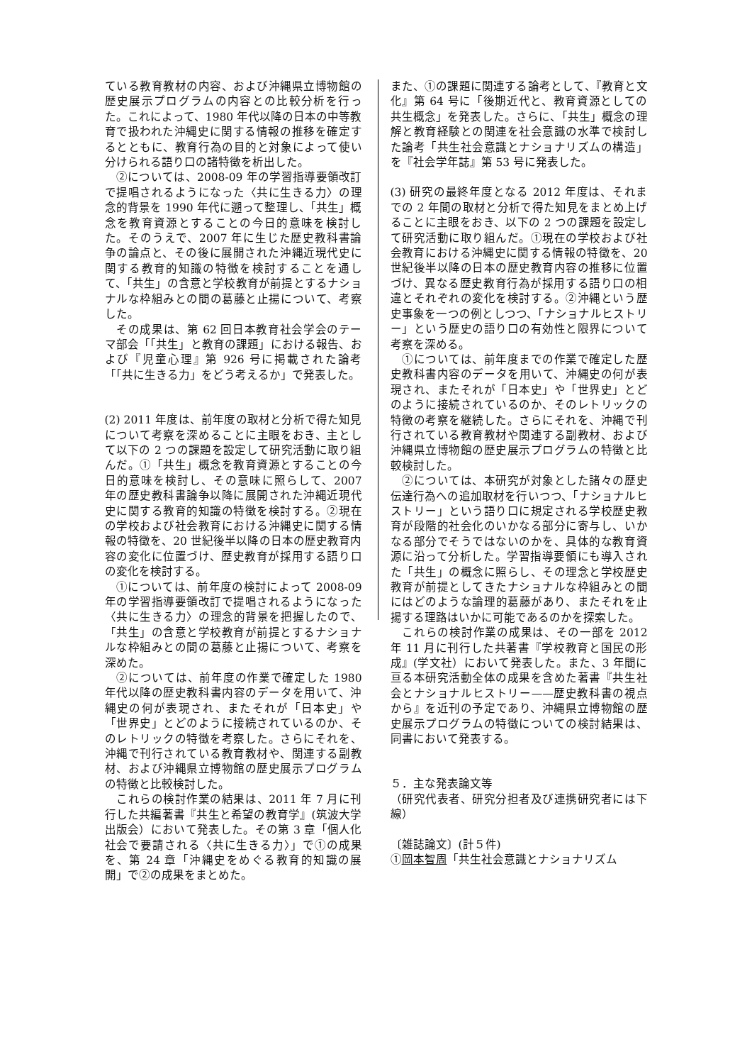ている教育教材の内容、および沖縄県立博物館の歴史展示プログラムの内容との比較分析を行った。これによって、1980 年代以降の日本の中等教育で扱われた沖縄史に関する情報の推移を確定するとともに、教育行為の目的と対象によって使い分けられる語り口の諸特徴を析出した。
　②については、2008-09 年の学習指導要領改訂で提唱されるようになった〈共に生きる力〉の理念的背景を 1990 年代に遡って整理し、「共生」概念を教育資源とすることの今日的意味を検討した。そのうえで、2007 年に生じた歴史教科書論争の論点と、その後に展開された沖縄近現代史に関する教育的知識の特徴を検討することを通して、「共生」の含意と学校教育が前提とするナショナルな枠組みとの間の葛藤と止揚について、考察した。
　その成果は、第 62 回日本教育社会学会のテーマ部会「「共生」と教育の課題」における報告、および『児童心理』第 926 号に掲載された論考「「共に生きる力」をどう考えるか」で発表した。
(2) 2011 年度は、前年度の取材と分析で得た知見について考察を深めることに主眼をおき、主として以下の 2 つの課題を設定して研究活動に取り組んだ。①「共生」概念を教育資源とすることの今日的意味を検討し、その意味に照らして、2007 年の歴史教科書論争以降に展開された沖縄近現代史に関する教育的知識の特徴を検討する。②現在の学校および社会教育における沖縄史に関する情報の特徴を、20 世紀後半以降の日本の歴史教育内容の変化に位置づけ、歴史教育が採用する語り口の変化を検討する。
　①については、前年度の検討によって 2008-09 年の学習指導要領改訂で提唱されるようになった〈共に生きる力〉の理念的背景を把握したので、「共生」の含意と学校教育が前提とするナショナルな枠組みとの間の葛藤と止揚について、考察を深めた。
　②については、前年度の作業で確定した 1980 年代以降の歴史教科書内容のデータを用いて、沖縄史の何が表現され、またそれが「日本史」や「世界史」とどのように接続されているのか、そのレトリックの特徴を考察した。さらにそれを、沖縄で刊行されている教育教材や、関連する副教材、および沖縄県立博物館の歴史展示プログラムの特徴と比較検討した。
　これらの検討作業の結果は、2011 年 7 月に刊行した共編著書『共生と希望の教育学』(筑波大学出版会）において発表した。その第 3 章「個人化社会で要請される〈共に生きる力〉」で①の成果を、第 24 章「沖縄史をめぐる教育的知識の展開」で②の成果をまとめた。
また、①の課題に関連する論考として、『教育と文化』第 64 号に「後期近代と、教育資源としての共生概念」を発表した。さらに、「共生」概念の理解と教育経験との関連を社会意識の水準で検討した論考「共生社会意識とナショナリズムの構造」を『社会学年誌』第 53 号に発表した。
(3) 研究の最終年度となる 2012 年度は、それまでの 2 年間の取材と分析で得た知見をまとめ上げることに主眼をおき、以下の 2 つの課題を設定して研究活動に取り組んだ。①現在の学校および社会教育における沖縄史に関する情報の特徴を、20 世紀後半以降の日本の歴史教育内容の推移に位置づけ、異なる歴史教育行為が採用する語り口の相違とそれぞれの変化を検討する。②沖縄という歴史事象を一つの例としつつ、「ナショナルヒストリー」という歴史の語り口の有効性と限界について考察を深める。
　①については、前年度までの作業で確定した歴史教科書内容のデータを用いて、沖縄史の何が表現され、またそれが「日本史」や「世界史」とどのように接続されているのか、そのレトリックの特徴の考察を継続した。さらにそれを、沖縄で刊行されている教育教材や関連する副教材、および沖縄県立博物館の歴史展示プログラムの特徴と比較検討した。
　②については、本研究が対象とした諸々の歴史伝達行為への追加取材を行いつつ、「ナショナルヒストリー」という語り口に規定される学校歴史教育が段階的社会化のいかなる部分に寄与し、いかなる部分でそうではないのかを、具体的な教育資源に沿って分析した。学習指導要領にも導入された「共生」の概念に照らし、その理念と学校歴史教育が前提としてきたナショナルな枠組みとの間にはどのような論理的葛藤があり、またそれを止揚する理路はいかに可能であるのかを探索した。
　これらの検討作業の成果は、その一部を 2012 年 11 月に刊行した共著書『学校教育と国民の形成』(学文社）において発表した。また、3 年間に亘る本研究活動全体の成果を含めた著書『共生社会とナショナルヒストリー——歴史教科書の視点から』を近刊の予定であり、沖縄県立博物館の歴史展示プログラムの特徴についての検討結果は、同書において発表する。
５．主な発表論文等
（研究代表者、研究分担者及び連携研究者には下線）
〔雑誌論文〕(計５件)
①岡本智周「共生社会意識とナショナリズム